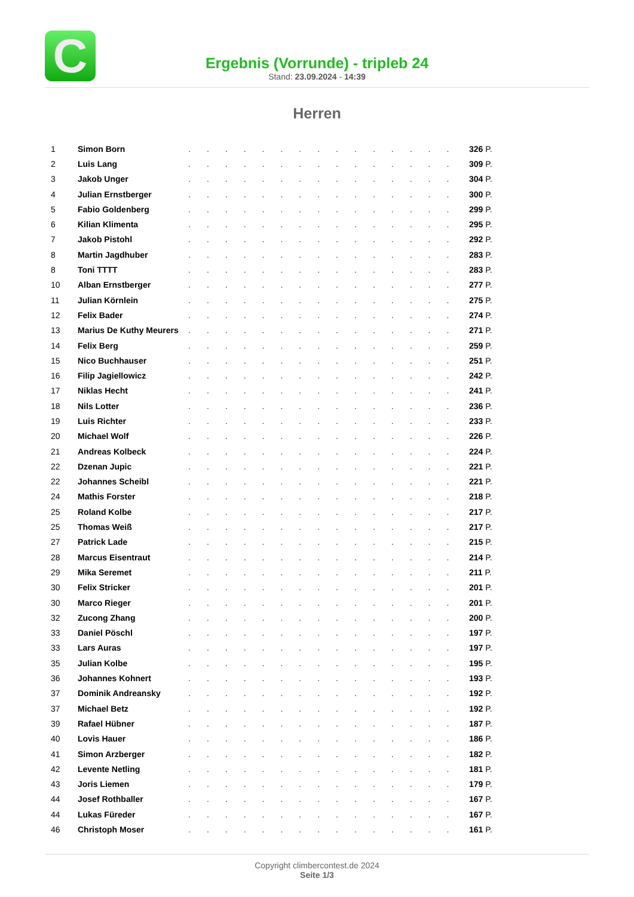C
Ergebnis (Vorrunde) - tripleb 24
Stand: 23.09.2024 - 14:39
Herren
| 1 | Simon Born | ............... | 326 P. |
| 2 | Luis Lang | ............... | 309 P. |
| 3 | Jakob Unger | ............... | 304 P. |
| 4 | Julian Ernstberger | ............... | 300 P. |
| 5 | Fabio Goldenberg | ............... | 299 P. |
| 6 | Kilian Klimenta | ............... | 295 P. |
| 7 | Jakob Pistohl | ............... | 292 P. |
| 8 | Martin Jagdhuber | ............... | 283 P. |
| 8 | Toni TTTT | ............... | 283 P. |
| 10 | Alban Ernstberger | ............... | 277 P. |
| 11 | Julian Körnlein | ............... | 275 P. |
| 12 | Felix Bader | ............... | 274 P. |
| 13 | Marius De Kuthy Meurers | ............... | 271 P. |
| 14 | Felix Berg | ............... | 259 P. |
| 15 | Nico Buchhauser | ............... | 251 P. |
| 16 | Filip Jagiellowicz | ............... | 242 P. |
| 17 | Niklas Hecht | ............... | 241 P. |
| 18 | Nils Lotter | ............... | 236 P. |
| 19 | Luis Richter | ............... | 233 P. |
| 20 | Michael Wolf | ............... | 226 P. |
| 21 | Andreas Kolbeck | ............... | 224 P. |
| 22 | Dzenan Jupic | ............... | 221 P. |
| 22 | Johannes Scheibl | ............... | 221 P. |
| 24 | Mathis Forster | ............... | 218 P. |
| 25 | Roland Kolbe | ............... | 217 P. |
| 25 | Thomas Weiß | ............... | 217 P. |
| 27 | Patrick Lade | ............... | 215 P. |
| 28 | Marcus Eisentraut | ............... | 214 P. |
| 29 | Mika Seremet | ............... | 211 P. |
| 30 | Felix Stricker | ............... | 201 P. |
| 30 | Marco Rieger | ............... | 201 P. |
| 32 | Zucong Zhang | ............... | 200 P. |
| 33 | Daniel Pöschl | ............... | 197 P. |
| 33 | Lars Auras | ............... | 197 P. |
| 35 | Julian Kolbe | ............... | 195 P. |
| 36 | Johannes Kohnert | ............... | 193 P. |
| 37 | Dominik Andreansky | ............... | 192 P. |
| 37 | Michael Betz | ............... | 192 P. |
| 39 | Rafael Hübner | ............... | 187 P. |
| 40 | Lovis Hauer | ............... | 186 P. |
| 41 | Simon Arzberger | ............... | 182 P. |
| 42 | Levente Netling | ............... | 181 P. |
| 43 | Joris Liemen | ............... | 179 P. |
| 44 | Josef Rothballer | ............... | 167 P. |
| 44 | Lukas Füreder | ............... | 167 P. |
| 46 | Christoph Moser | ............... | 161 P. |
Copyright climbercontest.de 2024
Seite 1/3